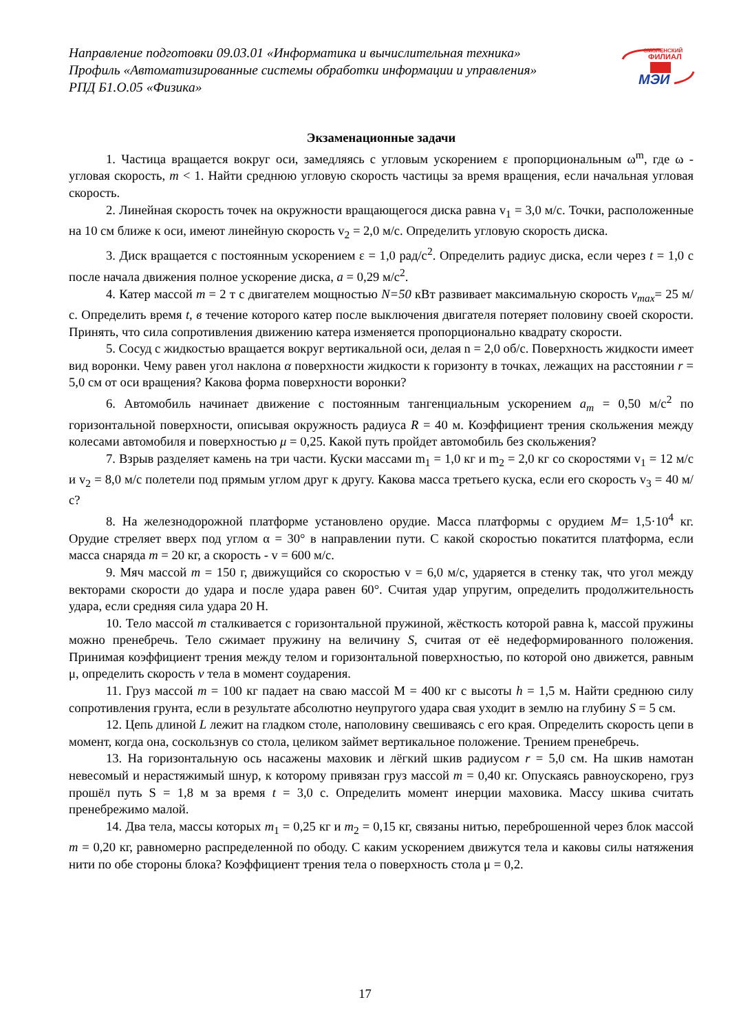Направление подготовки 09.03.01 «Информатика и вычислительная техника»
Профиль «Автоматизированные системы обработки информации и управления»
РПД Б1.О.05 «Физика»
СМОЛЕНСКИЙ
ФИЛИАЛ
МЭИ
Экзаменационные задачи
1. Частица вращается вокруг оси, замедляясь с угловым ускорением ε пропорциональным ω<sup>m</sup>, где ω - угловая скорость, m < 1. Найти среднюю угловую скорость частицы за время вращения, если начальная угловая скорость.
2. Линейная скорость точек на окружности вращающегося диска равна v<sub>1</sub> = 3,0 м/с. Точки, расположенные на 10 см ближе к оси, имеют линейную скорость v<sub>2</sub> = 2,0 м/с. Определить угловую скорость диска.
3. Диск вращается с постоянным ускорением ε = 1,0 рад/с<sup>2</sup>. Определить радиус диска, если через t = 1,0 с после начала движения полное ускорение диска, a = 0,29 м/с<sup>2</sup>.
4. Катер массой m = 2 т с двигателем мощностью N=50 кВт развивает максимальную скорость v<sub>max</sub>= 25 м/с. Определить время t, в течение которого катер после выключения двигателя потеряет половину своей скорости. Принять, что сила сопротивления движению катера изменяется пропорционально квадрату скорости.
5. Сосуд с жидкостью вращается вокруг вертикальной оси, делая n = 2,0 об/с. Поверхность жидкости имеет вид воронки. Чему равен угол наклона α поверхности жидкости к горизонту в точках, лежащих на расстоянии r = 5,0 см от оси вращения? Какова форма поверхности воронки?
6. Автомобиль начинает движение с постоянным тангенциальным ускорением a<sub>m</sub> = 0,50 м/с<sup>2</sup> по горизонтальной поверхности, описывая окружность радиуса R = 40 м. Коэффициент трения скольжения между колесами автомобиля и поверхностью μ = 0,25. Какой путь пройдет автомобиль без скольжения?
7. Взрыв разделяет камень на три части. Куски массами m<sub>1</sub> = 1,0 кг и m<sub>2</sub> = 2,0 кг со скоростями v<sub>1</sub> = 12 м/с и v<sub>2</sub> = 8,0 м/с полетели под прямым углом друг к другу. Какова масса третьего куска, если его скорость v<sub>3</sub> = 40 м/с?
8. На железнодорожной платформе установлено орудие. Масса платформы с орудием M= 1,5·10<sup>4</sup> кг. Орудие стреляет вверх под углом α = 30° в направлении пути. С какой скоростью покатится платформа, если масса снаряда m = 20 кг, а скорость - v = 600 м/с.
9. Мяч массой m = 150 г, движущийся со скоростью v = 6,0 м/с, ударяется в стенку так, что угол между векторами скорости до удара и после удара равен 60°. Считая удар упругим, определить продолжительность удара, если средняя сила удара 20 Н.
10. Тело массой m сталкивается с горизонтальной пружиной, жёсткость которой равна k, массой пружины можно пренебречь. Тело сжимает пружину на величину S, считая от её недеформированного положения. Принимая коэффициент трения между телом и горизонтальной поверхностью, по которой оно движется, равным μ, определить скорость v тела в момент соударения.
11. Груз массой m = 100 кг падает на сваю массой М = 400 кг с высоты h = 1,5 м. Найти среднюю силу сопротивления грунта, если в результате абсолютно неупругого удара свая уходит в землю на глубину S = 5 см.
12. Цепь длиной L лежит на гладком столе, наполовину свешиваясь с его края. Определить скорость цепи в момент, когда она, соскользнув со стола, целиком займет вертикальное положение. Трением пренебречь.
13. На горизонтальную ось насажены маховик и лёгкий шкив радиусом r = 5,0 см. На шкив намотан невесомый и нерастяжимый шнур, к которому привязан груз массой m = 0,40 кг. Опускаясь равноускорено, груз прошёл путь S = 1,8 м за время t = 3,0 с. Определить момент инерции маховика. Массу шкива считать пренебрежимо малой.
14. Два тела, массы которых m<sub>1</sub> = 0,25 кг и m<sub>2</sub> = 0,15 кг, связаны нитью, переброшенной через блок массой m = 0,20 кг, равномерно распределенной по ободу. С каким ускорением движутся тела и каковы силы натяжения нити по обе стороны блока? Коэффициент трения тела о поверхность стола μ = 0,2.
17